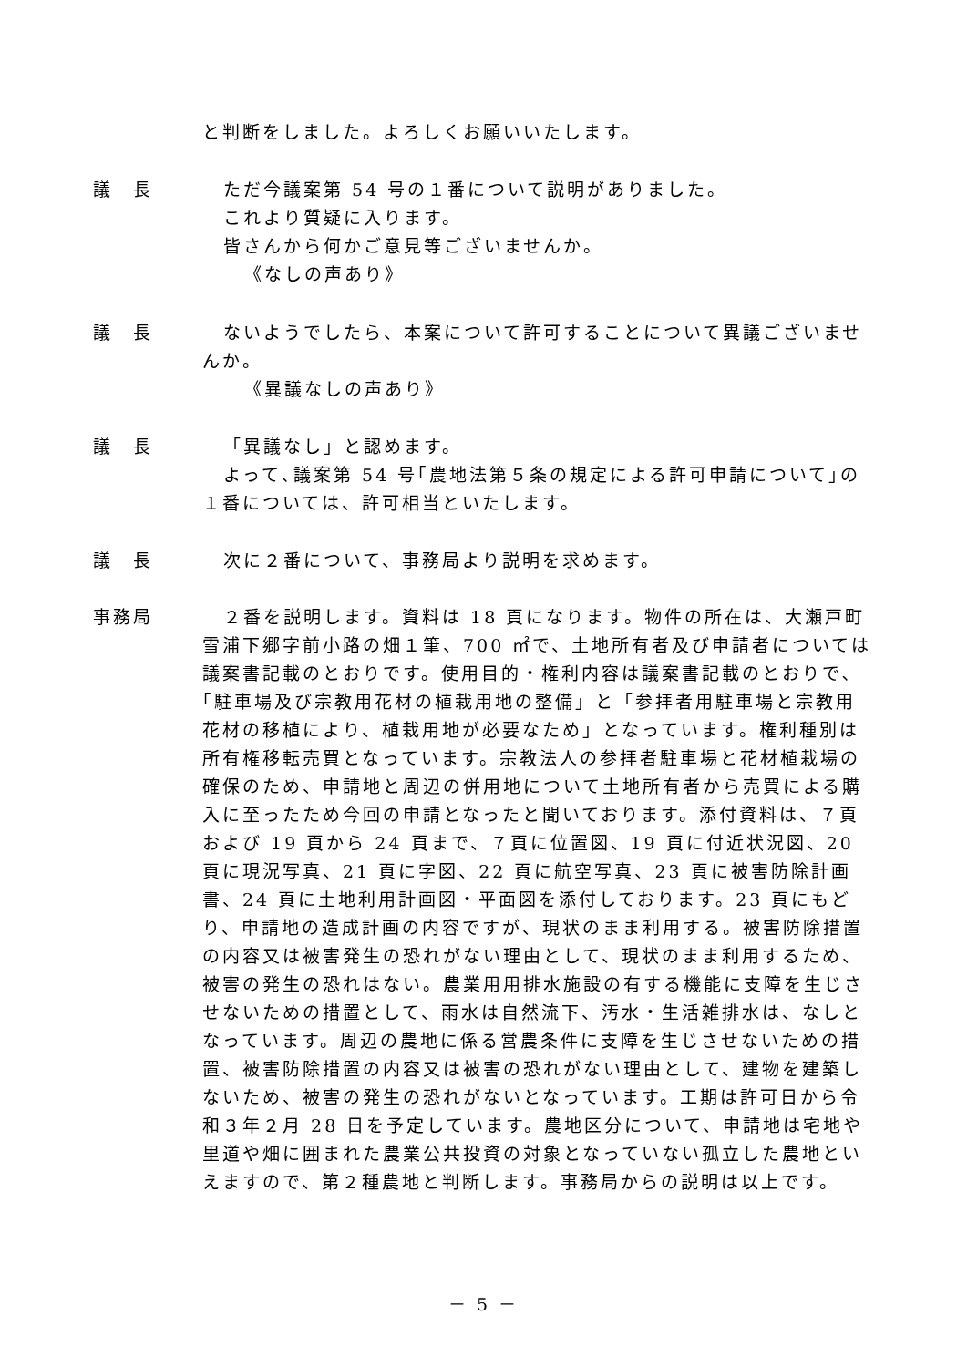と判断をしました。よろしくお願いいたします。
議　長
ただ今議案第 54 号の１番について説明がありました。
これより質疑に入ります。
皆さんから何かご意見等ございませんか。
《なしの声あり》
議　長
ないようでしたら、本案について許可することについて異議ございませんか。
《異議なしの声あり》
議　長
「異議なし」と認めます。
よって､議案第 54 号｢農地法第５条の規定による許可申請について｣の１番については、許可相当といたします。
議　長
次に２番について、事務局より説明を求めます。
事務局
２番を説明します。資料は 18 頁になります。物件の所在は、大瀬戸町雪浦下郷字前小路の畑１筆、700 ㎡で、土地所有者及び申請者については議案書記載のとおりです。使用目的・権利内容は議案書記載のとおりで､｢駐車場及び宗教用花材の植栽用地の整備」と「参拝者用駐車場と宗教用花材の移植により、植栽用地が必要なため」となっています。権利種別は所有権移転売買となっています。宗教法人の参拝者駐車場と花材植栽場の確保のため、申請地と周辺の併用地について土地所有者から売買による購入に至ったため今回の申請となったと聞いております。添付資料は、７頁および 19 頁から 24 頁まで、７頁に位置図、19 頁に付近状況図、20 頁に現況写真、21 頁に字図、22 頁に航空写真、23 頁に被害防除計画書、24 頁に土地利用計画図・平面図を添付しております。23 頁にもどり、申請地の造成計画の内容ですが、現状のまま利用する。被害防除措置の内容又は被害発生の恐れがない理由として、現状のまま利用するため、被害の発生の恐れはない。農業用用排水施設の有する機能に支障を生じさせないための措置として、雨水は自然流下、汚水・生活雑排水は、なしとなっています。周辺の農地に係る営農条件に支障を生じさせないための措置、被害防除措置の内容又は被害の恐れがない理由として、建物を建築しないため、被害の発生の恐れがないとなっています。工期は許可日から令和３年２月 28 日を予定しています。農地区分について、申請地は宅地や里道や畑に囲まれた農業公共投資の対象となっていない孤立した農地といえますので、第２種農地と判断します。事務局からの説明は以上です。
－ 5 －